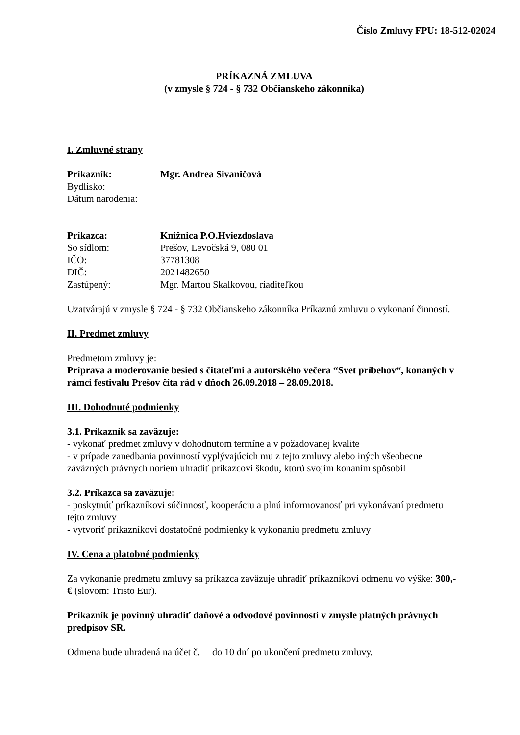Číslo Zmluvy FPU: 18-512-02024
PRÍKAZNÁ ZMLUVA
(v zmysle § 724 - § 732 Občianskeho zákonníka)
I. Zmluvné strany
Príkazník: Mgr. Andrea Sivaničová
Bydlisko:
Dátum narodenia:
Príkazca: Knižnica P.O.Hviezdoslava
So sídlom: Prešov, Levočská 9, 080 01
IČO: 37781308
DIČ: 2021482650
Zastúpený: Mgr. Martou Skalkovou, riaditeľkou
Uzatvárajú v zmysle § 724 - § 732 Občianskeho zákonníka Príkaznú zmluvu o vykonaní činností.
II. Predmet zmluvy
Predmetom zmluvy je:
Príprava a moderovanie besied s čitateľmi a autorského večera “Svet príbehov“, konaných v rámci festivalu Prešov číta rád v dňoch 26.09.2018 – 28.09.2018.
III. Dohodnuté podmienky
3.1. Príkazník sa zaväzuje:
- vykonať predmet zmluvy v dohodnutom termíne a v požadovanej kvalite
- v prípade zanedbania povinností vyplývajúcich mu z tejto zmluvy alebo iných všeobecne záväzných právnych noriem uhradiť príkazcovi škodu, ktorú svojím konaním spôsobil
3.2. Príkazca sa zaväzuje:
- poskytnúť príkazníkovi súčinnosť, kooperáciu a plnú informovanosť pri vykonávaní predmetu tejto zmluvy
- vytvoriť príkazníkovi dostatočné podmienky k vykonaniu predmetu zmluvy
IV. Cena a platobné podmienky
Za vykonanie predmetu zmluvy sa príkazca zaväzuje uhradiť príkazníkovi odmenu vo výške: 300,- € (slovom: Tristo Eur).
Príkazník je povinný uhradiť daňové a odvodové povinnosti v zmysle platných právnych predpisov SR.
Odmena bude uhradená na účet č. do 10 dní po ukončení predmetu zmluvy.